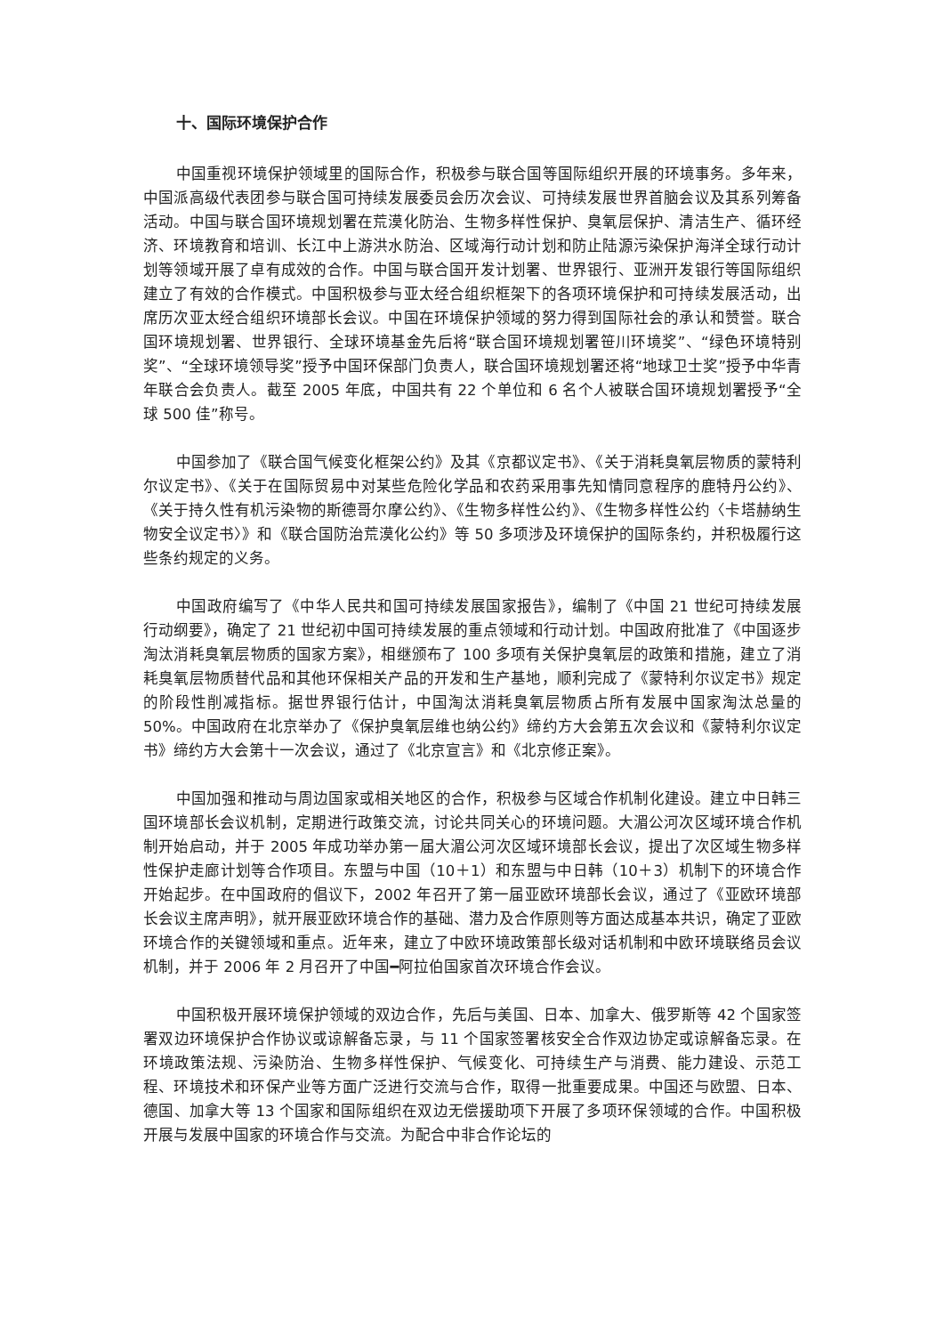十、国际环境保护合作
中国重视环境保护领域里的国际合作，积极参与联合国等国际组织开展的环境事务。多年来，中国派高级代表团参与联合国可持续发展委员会历次会议、可持续发展世界首脑会议及其系列筹备活动。中国与联合国环境规划署在荒漠化防治、生物多样性保护、臭氧层保护、清洁生产、循环经济、环境教育和培训、长江中上游洪水防治、区域海行动计划和防止陆源污染保护海洋全球行动计划等领域开展了卓有成效的合作。中国与联合国开发计划署、世界银行、亚洲开发银行等国际组织建立了有效的合作模式。中国积极参与亚太经合组织框架下的各项环境保护和可持续发展活动，出席历次亚太经合组织环境部长会议。中国在环境保护领域的努力得到国际社会的承认和赞誉。联合国环境规划署、世界银行、全球环境基金先后将“联合国环境规划署笹川环境奖”、“绿色环境特别奖”、“全球环境领导奖”授予中国环保部门负责人，联合国环境规划署还将“地球卫士奖”授予中华青年联合会负责人。截至 2005 年底，中国共有 22 个单位和 6 名个人被联合国环境规划署授予“全球 500 佳”称号。
中国参加了《联合国气候变化框架公约》及其《京都议定书》、《关于消耗臭氧层物质的蒙特利尔议定书》、《关于在国际贸易中对某些危险化学品和农药采用事先知情同意程序的鹿特丹公约》、《关于持久性有机污染物的斯德哥尔摩公约》、《生物多样性公约》、《生物多样性公约〈卡塔赫纳生物安全议定书〉》和《联合国防治荒漠化公约》等 50 多项涉及环境保护的国际条约，并积极履行这些条约规定的义务。
中国政府编写了《中华人民共和国可持续发展国家报告》，编制了《中国 21 世纪可持续发展行动纲要》，确定了 21 世纪初中国可持续发展的重点领域和行动计划。中国政府批准了《中国逐步淘汰消耗臭氧层物质的国家方案》，相继颁布了 100 多项有关保护臭氧层的政策和措施，建立了消耗臭氧层物质替代品和其他环保相关产品的开发和生产基地，顺利完成了《蒙特利尔议定书》规定的阶段性削减指标。据世界银行估计，中国淘汰消耗臭氧层物质占所有发展中国家淘汰总量的 50%。中国政府在北京举办了《保护臭氧层维也纳公约》缔约方大会第五次会议和《蒙特利尔议定书》缔约方大会第十一次会议，通过了《北京宣言》和《北京修正案》。
中国加强和推动与周边国家或相关地区的合作，积极参与区域合作机制化建设。建立中日韩三国环境部长会议机制，定期进行政策交流，讨论共同关心的环境问题。大湄公河次区域环境合作机制开始启动，并于 2005 年成功举办第一届大湄公河次区域环境部长会议，提出了次区域生物多样性保护走廊计划等合作项目。东盟与中国（10＋1）和东盟与中日韩（10＋3）机制下的环境合作开始起步。在中国政府的倡议下，2002 年召开了第一届亚欧环境部长会议，通过了《亚欧环境部长会议主席声明》，就开展亚欧环境合作的基础、潜力及合作原则等方面达成基本共识，确定了亚欧环境合作的关键领域和重点。近年来，建立了中欧环境政策部长级对话机制和中欧环境联络员会议机制，并于 2006 年 2 月召开了中国━阿拉伯国家首次环境合作会议。
中国积极开展环境保护领域的双边合作，先后与美国、日本、加拿大、俄罗斯等 42 个国家签署双边环境保护合作协议或谅解备忘录，与 11 个国家签署核安全合作双边协定或谅解备忘录。在环境政策法规、污染防治、生物多样性保护、气候变化、可持续生产与消费、能力建设、示范工程、环境技术和环保产业等方面广泛进行交流与合作，取得一批重要成果。中国还与欧盟、日本、德国、加拿大等 13 个国家和国际组织在双边无偿援助项下开展了多项环保领域的合作。中国积极开展与发展中国家的环境合作与交流。为配合中非合作论坛的